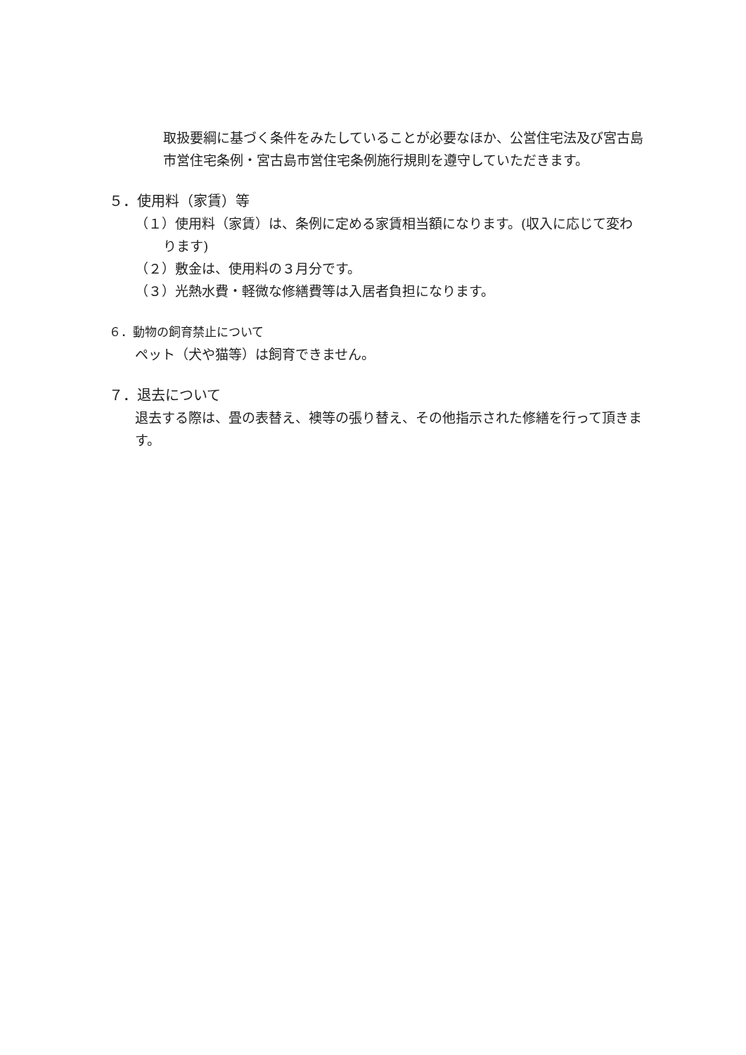取扱要綱に基づく条件をみたしていることが必要なほか、公営住宅法及び宮古島市営住宅条例・宮古島市営住宅条例施行規則を遵守していただきます。
５．使用料（家賃）等
（１）使用料（家賃）は、条例に定める家賃相当額になります。(収入に応じて変わります)
（２）敷金は、使用料の３月分です。
（３）光熱水費・軽微な修繕費等は入居者負担になります。
６．動物の飼育禁止について
ペット（犬や猫等）は飼育できません。
７．退去について
退去する際は、畳の表替え、襖等の張り替え、その他指示された修繕を行って頂きます。